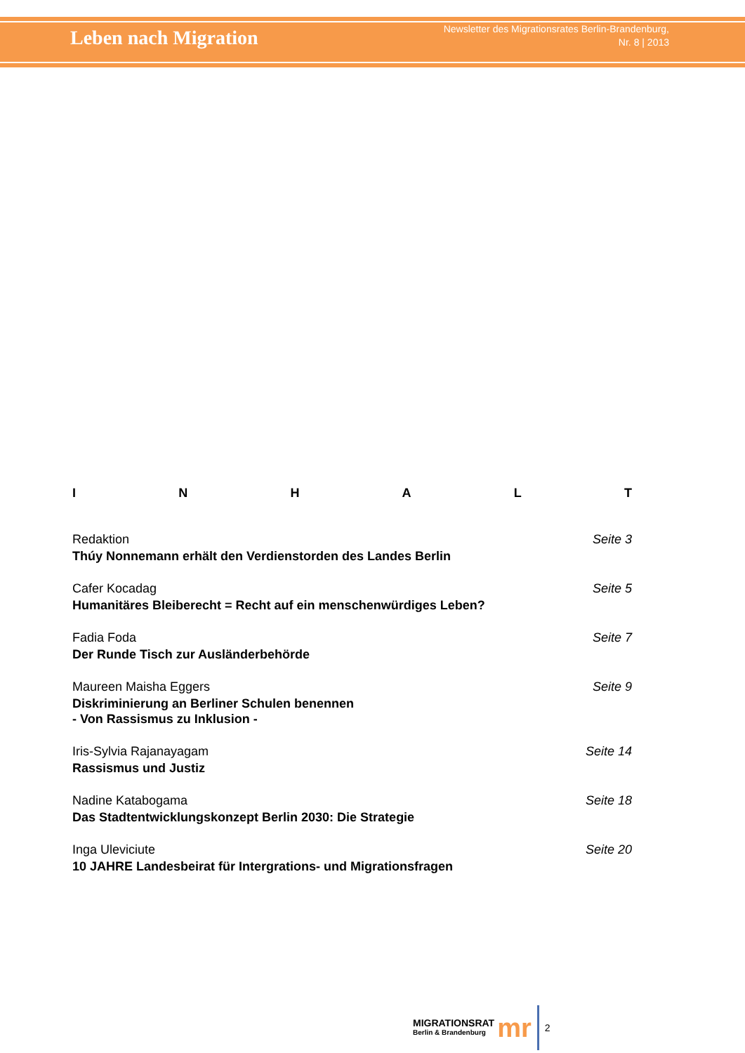Leben nach Migration
Newsletter des Migrationsrates Berlin-Brandenburg,
Nr. 8 | 2013
INHALT
Redaktion Seite 3
Thúy Nonnemann erhält den Verdienstorden des Landes Berlin
Cafer Kocadag Seite 5
Humanitäres Bleiberecht = Recht auf ein menschenwürdiges Leben?
Fadia Foda Seite 7
Der Runde Tisch zur Ausländerbehörde
Maureen Maisha Eggers Seite 9
Diskriminierung an Berliner Schulen benennen
- Von Rassismus zu Inklusion -
Iris-Sylvia Rajanayagam Seite 14
Rassismus und Justiz
Nadine Katabogama Seite 18
Das Stadtentwicklungskonzept Berlin 2030: Die Strategie
Inga Uleviciute Seite 20
10 JAHRE Landesbeirat für Intergrations- und Migrationsfragen
MIGRATIONSRAT
Berlin & Brandenburg
mr
2